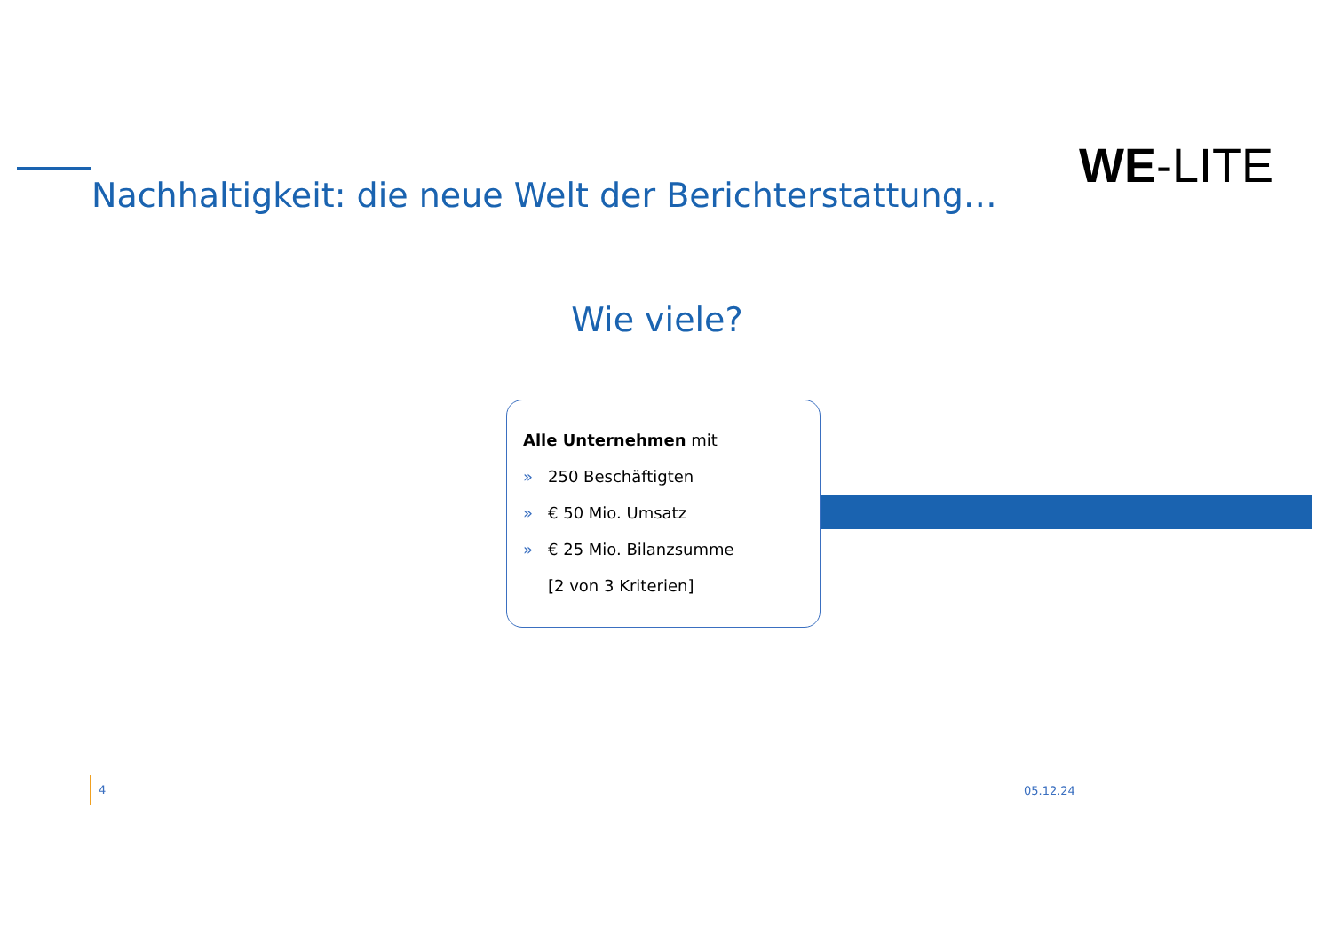WE-LITE
Nachhaltigkeit: die neue Welt der Berichterstattung…
Wie viele?
Alle Unternehmen mit
» 250 Beschäftigten
» € 50 Mio. Umsatz
» € 25 Mio. Bilanzsumme
[2 von 3 Kriterien]
4
05.12.24